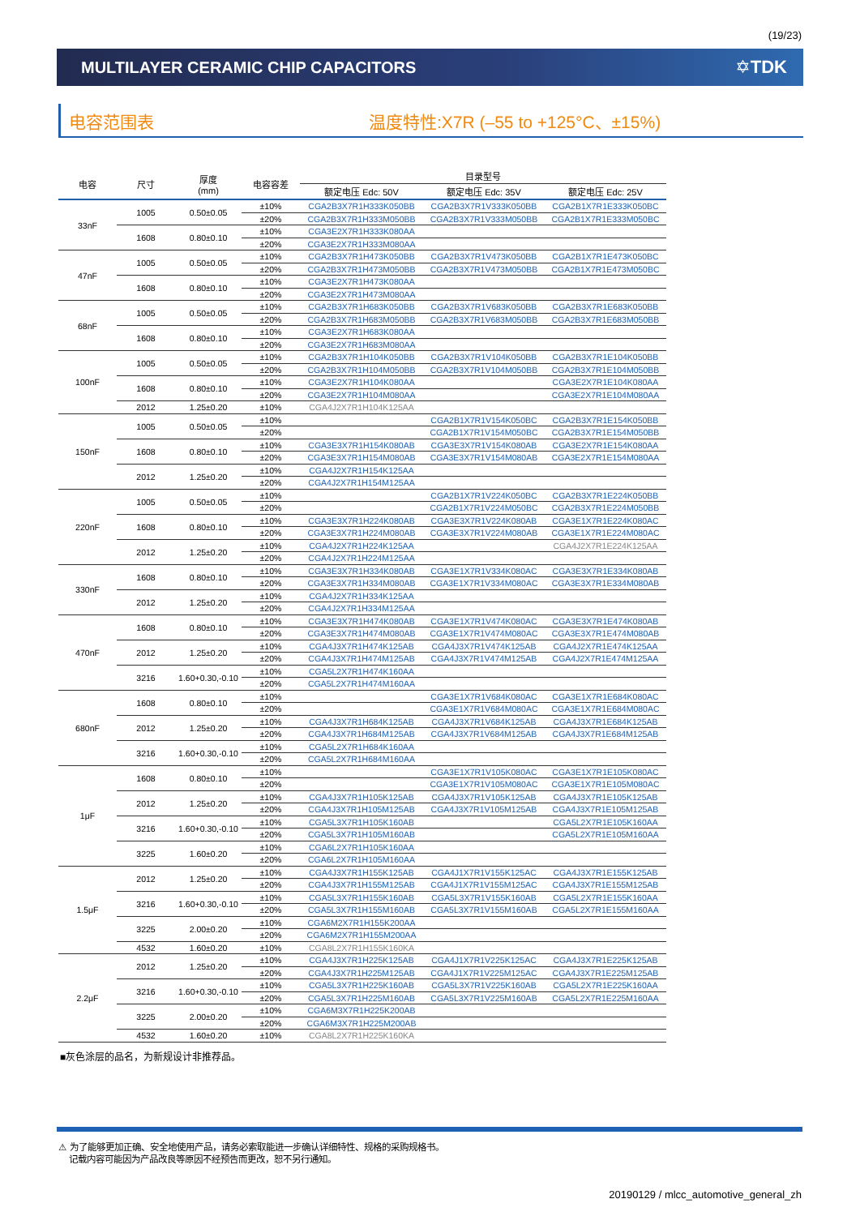(19/23)
MULTILAYER CERAMIC CHIP CAPACITORS
✡TDK
电容范围表 温度特性:X7R (–55 to +125°C、±15%)
| 电容 | 尺寸 | 厚度 (mm) | 电容容差 | 目录型号 | | |
| --- | --- | --- | --- | --- | --- | --- |
| | | | | 额定电压 Edc: 50V | 额定电压 Edc: 35V | 额定电压 Edc: 25V |
| 33nF | 1005 | 0.50±0.05 | ±10% | CGA2B3X7R1H333K050BB | CGA2B3X7R1V333K050BB | CGA2B1X7R1E333K050BC |
| | | | ±20% | CGA2B3X7R1H333M050BB | CGA2B3X7R1V333M050BB | CGA2B1X7R1E333M050BC |
| | 1608 | 0.80±0.10 | ±10% | CGA3E2X7R1H333K080AA | | |
| | | | ±20% | CGA3E2X7R1H333M080AA | | |
| 47nF | 1005 | 0.50±0.05 | ±10% | CGA2B3X7R1H473K050BB | CGA2B3X7R1V473K050BB | CGA2B1X7R1E473K050BC |
| | | | ±20% | CGA2B3X7R1H473M050BB | CGA2B3X7R1V473M050BB | CGA2B1X7R1E473M050BC |
| | 1608 | 0.80±0.10 | ±10% | CGA3E2X7R1H473K080AA | | |
| | | | ±20% | CGA3E2X7R1H473M080AA | | |
| 68nF | 1005 | 0.50±0.05 | ±10% | CGA2B3X7R1H683K050BB | CGA2B3X7R1V683K050BB | CGA2B3X7R1E683K050BB |
| | | | ±20% | CGA2B3X7R1H683M050BB | CGA2B3X7R1V683M050BB | CGA2B3X7R1E683M050BB |
| | 1608 | 0.80±0.10 | ±10% | CGA3E2X7R1H683K080AA | | |
| | | | ±20% | CGA3E2X7R1H683M080AA | | |
| 100nF | 1005 | 0.50±0.05 | ±10% | CGA2B3X7R1H104K050BB | CGA2B3X7R1V104K050BB | CGA2B3X7R1E104K050BB |
| | | | ±20% | CGA2B3X7R1H104M050BB | CGA2B3X7R1V104M050BB | CGA2B3X7R1E104M050BB |
| | 1608 | 0.80±0.10 | ±10% | CGA3E2X7R1H104K080AA | | CGA3E2X7R1E104K080AA |
| | | | ±20% | CGA3E2X7R1H104M080AA | | CGA3E2X7R1E104M080AA |
| | 2012 | 1.25±0.20 | ±10% | CGA4J2X7R1H104K125AA | | |
| 150nF | 1005 | 0.50±0.05 | ±10% | | CGA2B1X7R1V154K050BC | CGA2B3X7R1E154K050BB |
| | | | ±20% | | CGA2B1X7R1V154M050BC | CGA2B3X7R1E154M050BB |
| | 1608 | 0.80±0.10 | ±10% | CGA3E3X7R1H154K080AB | CGA3E3X7R1V154K080AB | CGA3E2X7R1E154K080AA |
| | | | ±20% | CGA3E3X7R1H154M080AB | CGA3E3X7R1V154M080AB | CGA3E2X7R1E154M080AA |
| | 2012 | 1.25±0.20 | ±10% | CGA4J2X7R1H154K125AA | | |
| | | | ±20% | CGA4J2X7R1H154M125AA | | |
| 220nF | 1005 | 0.50±0.05 | ±10% | | CGA2B1X7R1V224K050BC | CGA2B3X7R1E224K050BB |
| | | | ±20% | | CGA2B1X7R1V224M050BC | CGA2B3X7R1E224M050BB |
| | 1608 | 0.80±0.10 | ±10% | CGA3E3X7R1H224K080AB | CGA3E3X7R1V224K080AB | CGA3E1X7R1E224K080AC |
| | | | ±20% | CGA3E3X7R1H224M080AB | CGA3E3X7R1V224M080AB | CGA3E1X7R1E224M080AC |
| | 2012 | 1.25±0.20 | ±10% | CGA4J2X7R1H224K125AA | | CGA4J2X7R1E224K125AA |
| | | | ±20% | CGA4J2X7R1H224M125AA | | |
| 330nF | 1608 | 0.80±0.10 | ±10% | CGA3E3X7R1H334K080AB | CGA3E1X7R1V334K080AC | CGA3E3X7R1E334K080AB |
| | | | ±20% | CGA3E3X7R1H334M080AB | CGA3E1X7R1V334M080AC | CGA3E3X7R1E334M080AB |
| | 2012 | 1.25±0.20 | ±10% | CGA4J2X7R1H334K125AA | | |
| | | | ±20% | CGA4J2X7R1H334M125AA | | |
| 470nF | 1608 | 0.80±0.10 | ±10% | CGA3E3X7R1H474K080AB | CGA3E1X7R1V474K080AC | CGA3E3X7R1E474K080AB |
| | | | ±20% | CGA3E3X7R1H474M080AB | CGA3E1X7R1V474M080AC | CGA3E3X7R1E474M080AB |
| | 2012 | 1.25±0.20 | ±10% | CGA4J3X7R1H474K125AB | CGA4J3X7R1V474K125AB | CGA4J2X7R1E474K125AA |
| | | | ±20% | CGA4J3X7R1H474M125AB | CGA4J3X7R1V474M125AB | CGA4J2X7R1E474M125AA |
| | 3216 | 1.60+0.30,-0.10 | ±10% | CGA5L2X7R1H474K160AA | | |
| | | | ±20% | CGA5L2X7R1H474M160AA | | |
| 680nF | 1608 | 0.80±0.10 | ±10% | | CGA3E1X7R1V684K080AC | CGA3E1X7R1E684K080AC |
| | | | ±20% | | CGA3E1X7R1V684M080AC | CGA3E1X7R1E684M080AC |
| | 2012 | 1.25±0.20 | ±10% | CGA4J3X7R1H684K125AB | CGA4J3X7R1V684K125AB | CGA4J3X7R1E684K125AB |
| | | | ±20% | CGA4J3X7R1H684M125AB | CGA4J3X7R1V684M125AB | CGA4J3X7R1E684M125AB |
| | 3216 | 1.60+0.30,-0.10 | ±10% | CGA5L2X7R1H684K160AA | | |
| | | | ±20% | CGA5L2X7R1H684M160AA | | |
| 1μF | 1608 | 0.80±0.10 | ±10% | | CGA3E1X7R1V105K080AC | CGA3E1X7R1E105K080AC |
| | | | ±20% | | CGA3E1X7R1V105M080AC | CGA3E1X7R1E105M080AC |
| | 2012 | 1.25±0.20 | ±10% | CGA4J3X7R1H105K125AB | CGA4J3X7R1V105K125AB | CGA4J3X7R1E105K125AB |
| | | | ±20% | CGA4J3X7R1H105M125AB | CGA4J3X7R1V105M125AB | CGA4J3X7R1E105M125AB |
| | 3216 | 1.60+0.30,-0.10 | ±10% | CGA5L3X7R1H105K160AB | | CGA5L2X7R1E105K160AA |
| | | | ±20% | CGA5L3X7R1H105M160AB | | CGA5L2X7R1E105M160AA |
| | 3225 | 1.60±0.20 | ±10% | CGA6L2X7R1H105K160AA | | |
| | | | ±20% | CGA6L2X7R1H105M160AA | | |
| 1.5μF | 2012 | 1.25±0.20 | ±10% | CGA4J3X7R1H155K125AB | CGA4J1X7R1V155K125AC | CGA4J3X7R1E155K125AB |
| | | | ±20% | CGA4J3X7R1H155M125AB | CGA4J1X7R1V155M125AC | CGA4J3X7R1E155M125AB |
| | 3216 | 1.60+0.30,-0.10 | ±10% | CGA5L3X7R1H155K160AB | CGA5L3X7R1V155K160AB | CGA5L2X7R1E155K160AA |
| | | | ±20% | CGA5L3X7R1H155M160AB | CGA5L3X7R1V155M160AB | CGA5L2X7R1E155M160AA |
| | 3225 | 2.00±0.20 | ±10% | CGA6M2X7R1H155K200AA | | |
| | | | ±20% | CGA6M2X7R1H155M200AA | | |
| | 4532 | 1.60±0.20 | ±10% | CGA8L2X7R1H155K160KA | | |
| 2.2μF | 2012 | 1.25±0.20 | ±10% | CGA4J3X7R1H225K125AB | CGA4J1X7R1V225K125AC | CGA4J3X7R1E225K125AB |
| | | | ±20% | CGA4J3X7R1H225M125AB | CGA4J1X7R1V225M125AC | CGA4J3X7R1E225M125AB |
| | 3216 | 1.60+0.30,-0.10 | ±10% | CGA5L3X7R1H225K160AB | CGA5L3X7R1V225K160AB | CGA5L2X7R1E225K160AA |
| | | | ±20% | CGA5L3X7R1H225M160AB | CGA5L3X7R1V225M160AB | CGA5L2X7R1E225M160AA |
| | 3225 | 2.00±0.20 | ±10% | CGA6M3X7R1H225K200AB | | |
| | | | ±20% | CGA6M3X7R1H225M200AB | | |
| | 4532 | 1.60±0.20 | ±10% | CGA8L2X7R1H225K160KA | | |
■灰色涂层的品名，为新规设计非推荐品。
⚠ 为了能够更加正确、安全地使用产品，请务必索取能进一步确认详细特性、规格的采购规格书。
记载内容可能因为产品改良等原因不经预告而更改，恕不另行通知。
20190129 / mlcc_automotive_general_zh